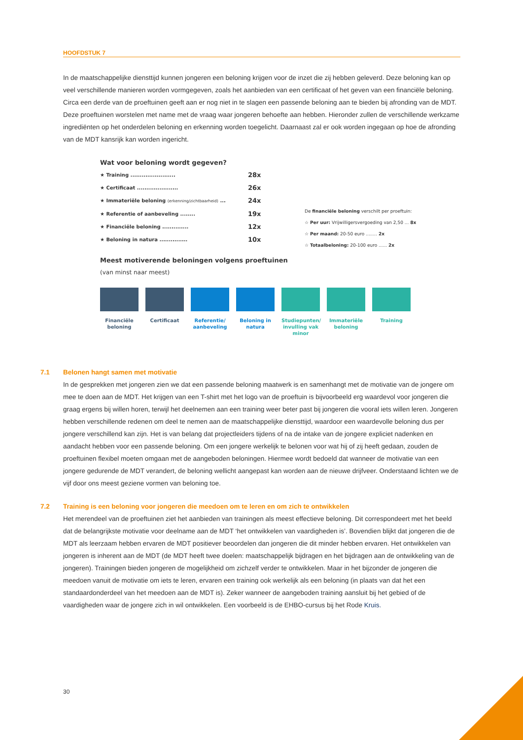HOOFDSTUK 7
In de maatschappelijke diensttijd kunnen jongeren een beloning krijgen voor de inzet die zij hebben geleverd. Deze beloning kan op veel verschillende manieren worden vormgegeven, zoals het aanbieden van een certificaat of het geven van een financiële beloning. Circa een derde van de proeftuinen geeft aan er nog niet in te slagen een passende beloning aan te bieden bij afronding van de MDT. Deze proeftuinen worstelen met name met de vraag waar jongeren behoefte aan hebben. Hieronder zullen de verschillende werkzame ingrediënten op het onderdelen beloning en erkenning worden toegelicht. Daarnaast zal er ook worden ingegaan op hoe de afronding van de MDT kansrijk kan worden ingericht.
Wat voor beloning wordt gegeven?
★ Training ........................ 28x
★ Certificaat ...................... 26x
★ Immateriële beloning (erkenning/zichtbaarheid) ... 24x
★ Referentie of aanbeveling ........ 19x
★ Financiële beloning .............. 12x
★ Beloning in natura ............... 10x
De financiële beloning verschilt per proeftuin:
☆ Per uur: Vrijwilligersvergoeding van 2,50 ... 8x
☆ Per maand: 20-50 euro ........ 2x
☆ Totaalbeloning: 20-100 euro ...... 2x
Meest motiverende beloningen volgens proeftuinen
(van minst naar meest)
Financiële beloning
Certificaat Referentie/ aanbeveling
Beloning in natura
Studiepunten/ invulling vak minor
Immateriële beloning
Training
7.1 Belonen hangt samen met motivatie
In de gesprekken met jongeren zien we dat een passende beloning maatwerk is en samenhangt met de motivatie van de jongere om mee te doen aan de MDT. Het krijgen van een T-shirt met het logo van de proeftuin is bijvoorbeeld erg waardevol voor jongeren die graag ergens bij willen horen, terwijl het deelnemen aan een training weer beter past bij jongeren die vooral iets willen leren. Jongeren hebben verschillende redenen om deel te nemen aan de maatschappelijke diensttijd, waardoor een waardevolle beloning dus per jongere verschillend kan zijn. Het is van belang dat projectleiders tijdens of na de intake van de jongere expliciet nadenken en aandacht hebben voor een passende beloning. Om een jongere werkelijk te belonen voor wat hij of zij heeft gedaan, zouden de proeftuinen flexibel moeten omgaan met de aangeboden beloningen. Hiermee wordt bedoeld dat wanneer de motivatie van een jongere gedurende de MDT verandert, de beloning wellicht aangepast kan worden aan de nieuwe drijfveer. Onderstaand lichten we de vijf door ons meest geziene vormen van beloning toe.
7.2 Training is een beloning voor jongeren die meedoen om te leren en om zich te ontwikkelen
Het merendeel van de proeftuinen ziet het aanbieden van trainingen als meest effectieve beloning. Dit correspondeert met het beeld dat de belangrijkste motivatie voor deelname aan de MDT ‘het ontwikkelen van vaardigheden is’. Bovendien blijkt dat jongeren die de MDT als leerzaam hebben ervaren de MDT positiever beoordelen dan jongeren die dit minder hebben ervaren. Het ontwikkelen van jongeren is inherent aan de MDT (de MDT heeft twee doelen: maatschappelijk bijdragen en het bijdragen aan de ontwikkeling van de jongeren). Trainingen bieden jongeren de mogelijkheid om zichzelf verder te ontwikkelen. Maar in het bijzonder de jongeren die meedoen vanuit de motivatie om iets te leren, ervaren een training ook werkelijk als een beloning (in plaats van dat het een standaardonderdeel van het meedoen aan de MDT is). Zeker wanneer de aangeboden training aansluit bij het gebied of de vaardigheden waar de jongere zich in wil ontwikkelen. Een voorbeeld is de EHBO-cursus bij het Rode Kruis.
30